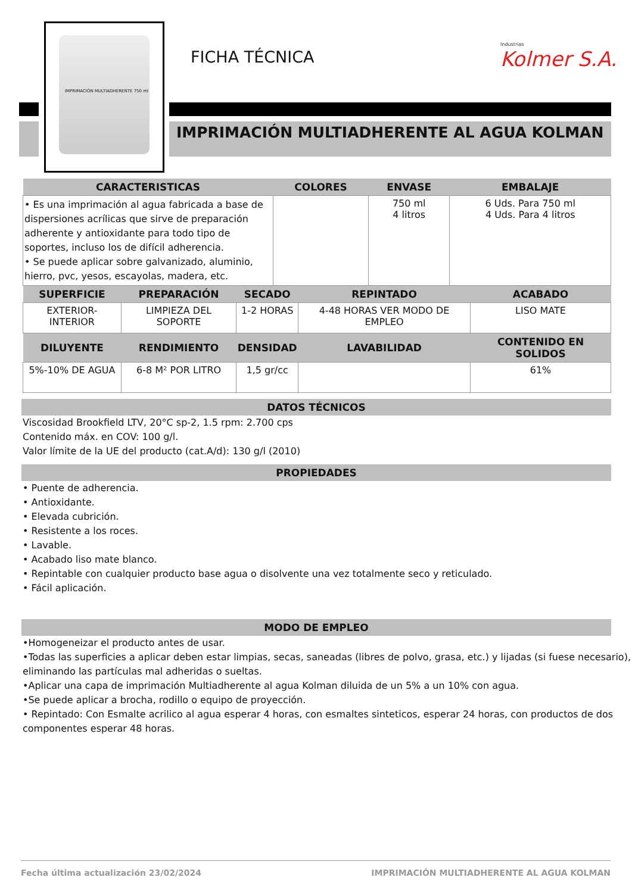IMPRIMACIÓN MULTIADHERENTE 750 ml
FICHA TÉCNICA Industrias
Kolmer S.A.
IMPRIMACIÓN MULTIADHERENTE AL AGUA KOLMAN
| CARACTERISTICAS | COLORES | ENVASE | EMBALAJE |
| --- | --- | --- | --- |
| • Es una imprimación al agua fabricada a base de dispersiones acrílicas que sirve de preparación adherente y antioxidante para todo tipo de soportes, incluso los de difícil adherencia. • Se puede aplicar sobre galvanizado, aluminio, hierro, pvc, yesos, escayolas, madera, etc. | | 750 ml 4 litros | 6 Uds. Para 750 ml 4 Uds. Para 4 litros |
| SUPERFICIE | PREPARACIÓN | SECADO | REPINTADO | ACABADO |
| --- | --- | --- | --- | --- |
| EXTERIOR-INTERIOR | LIMPIEZA DEL SOPORTE | 1-2 HORAS | 4-48 HORAS VER MODO DE EMPLEO | LISO MATE |
| DILUYENTE | RENDIMIENTO | DENSIDAD | LAVABILIDAD | CONTENIDO EN SOLIDOS |
| 5%-10% DE AGUA | 6-8 M² POR LITRO | 1,5 gr/cc | | 61% |
DATOS TÉCNICOS
Viscosidad Brookfield LTV, 20°C sp-2, 1.5 rpm: 2.700 cps
Contenido máx. en COV: 100 g/l.
Valor límite de la UE del producto (cat.A/d): 130 g/l (2010)
PROPIEDADES
• Puente de adherencia.
• Antioxidante.
• Elevada cubrición.
• Resistente a los roces.
• Lavable.
• Acabado liso mate blanco.
• Repintable con cualquier producto base agua o disolvente una vez totalmente seco y reticulado.
• Fácil aplicación.
MODO DE EMPLEO
•Homogeneizar el producto antes de usar.
•Todas las superficies a aplicar deben estar limpias, secas, saneadas (libres de polvo, grasa, etc.) y lijadas (si fuese necesario), eliminando las partículas mal adheridas o sueltas.
•Aplicar una capa de imprimación Multiadherente al agua Kolman diluida de un 5% a un 10% con agua.
•Se puede aplicar a brocha, rodillo o equipo de proyección.
• Repintado: Con Esmalte acrilico al agua esperar 4 horas, con esmaltes sinteticos, esperar 24 horas, con productos de dos componentes esperar 48 horas.
Fecha última actualización 23/02/2024 IMPRIMACIÓN MULTIADHERENTE AL AGUA KOLMAN